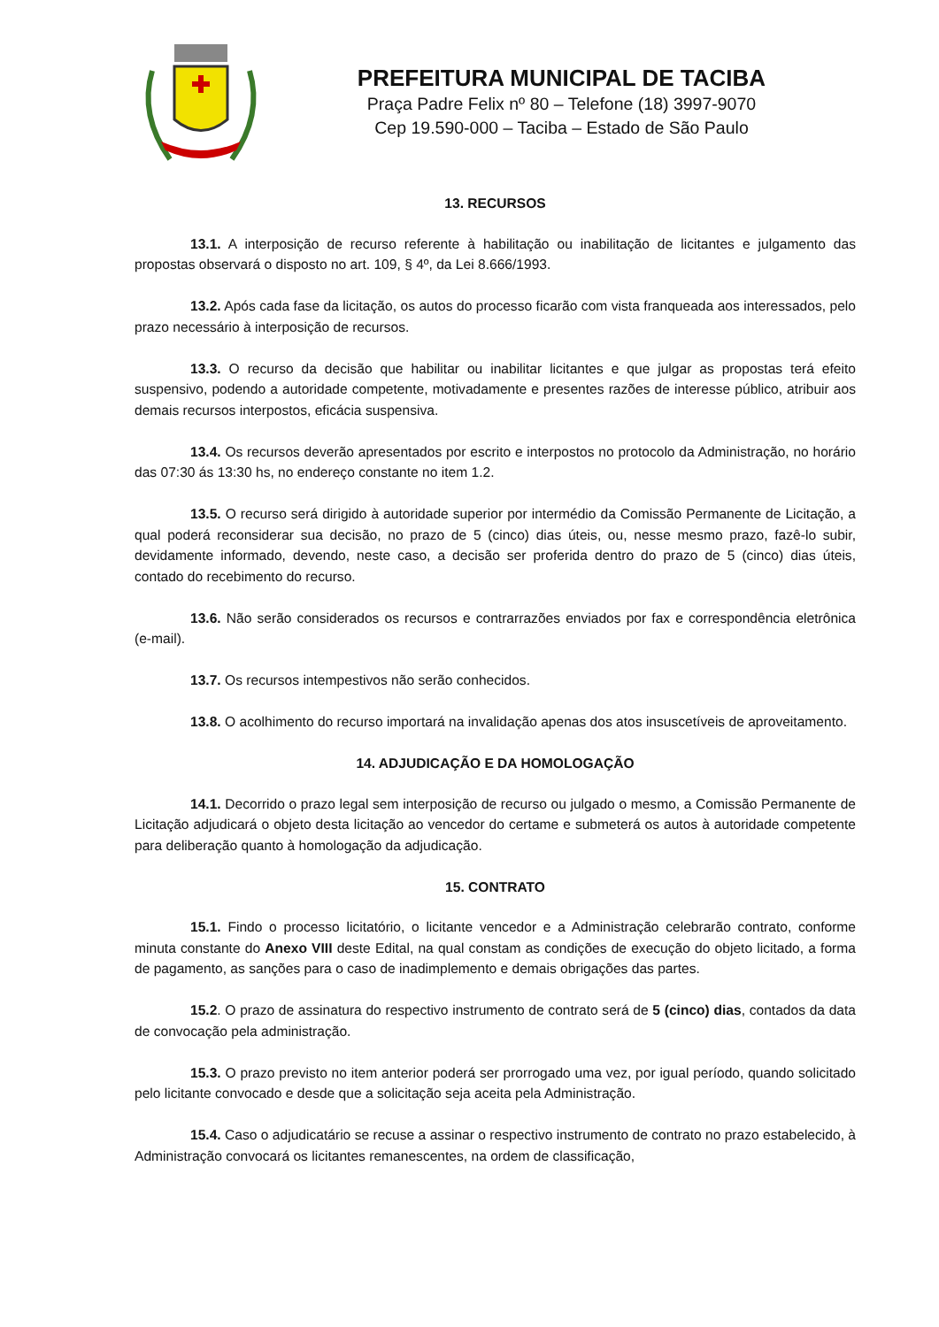PREFEITURA MUNICIPAL DE TACIBA
Praça Padre Felix nº 80 – Telefone (18) 3997-9070
Cep 19.590-000 – Taciba – Estado de São Paulo
13. RECURSOS
13.1. A interposição de recurso referente à habilitação ou inabilitação de licitantes e julgamento das propostas observará o disposto no art. 109, § 4º, da Lei 8.666/1993.
13.2. Após cada fase da licitação, os autos do processo ficarão com vista franqueada aos interessados, pelo prazo necessário à interposição de recursos.
13.3. O recurso da decisão que habilitar ou inabilitar licitantes e que julgar as propostas terá efeito suspensivo, podendo a autoridade competente, motivadamente e presentes razões de interesse público, atribuir aos demais recursos interpostos, eficácia suspensiva.
13.4. Os recursos deverão apresentados por escrito e interpostos no protocolo da Administração, no horário das 07:30 ás 13:30 hs, no endereço constante no item 1.2.
13.5. O recurso será dirigido à autoridade superior por intermédio da Comissão Permanente de Licitação, a qual poderá reconsiderar sua decisão, no prazo de 5 (cinco) dias úteis, ou, nesse mesmo prazo, fazê-lo subir, devidamente informado, devendo, neste caso, a decisão ser proferida dentro do prazo de 5 (cinco) dias úteis, contado do recebimento do recurso.
13.6. Não serão considerados os recursos e contrarrazões enviados por fax e correspondência eletrônica (e-mail).
13.7. Os recursos intempestivos não serão conhecidos.
13.8. O acolhimento do recurso importará na invalidação apenas dos atos insuscetíveis de aproveitamento.
14. ADJUDICAÇÃO E DA HOMOLOGAÇÃO
14.1. Decorrido o prazo legal sem interposição de recurso ou julgado o mesmo, a Comissão Permanente de Licitação adjudicará o objeto desta licitação ao vencedor do certame e submeterá os autos à autoridade competente para deliberação quanto à homologação da adjudicação.
15. CONTRATO
15.1. Findo o processo licitatório, o licitante vencedor e a Administração celebrarão contrato, conforme minuta constante do Anexo VIII deste Edital, na qual constam as condições de execução do objeto licitado, a forma de pagamento, as sanções para o caso de inadimplemento e demais obrigações das partes.
15.2. O prazo de assinatura do respectivo instrumento de contrato será de 5 (cinco) dias, contados da data de convocação pela administração.
15.3. O prazo previsto no item anterior poderá ser prorrogado uma vez, por igual período, quando solicitado pelo licitante convocado e desde que a solicitação seja aceita pela Administração.
15.4. Caso o adjudicatário se recuse a assinar o respectivo instrumento de contrato no prazo estabelecido, à Administração convocará os licitantes remanescentes, na ordem de classificação,